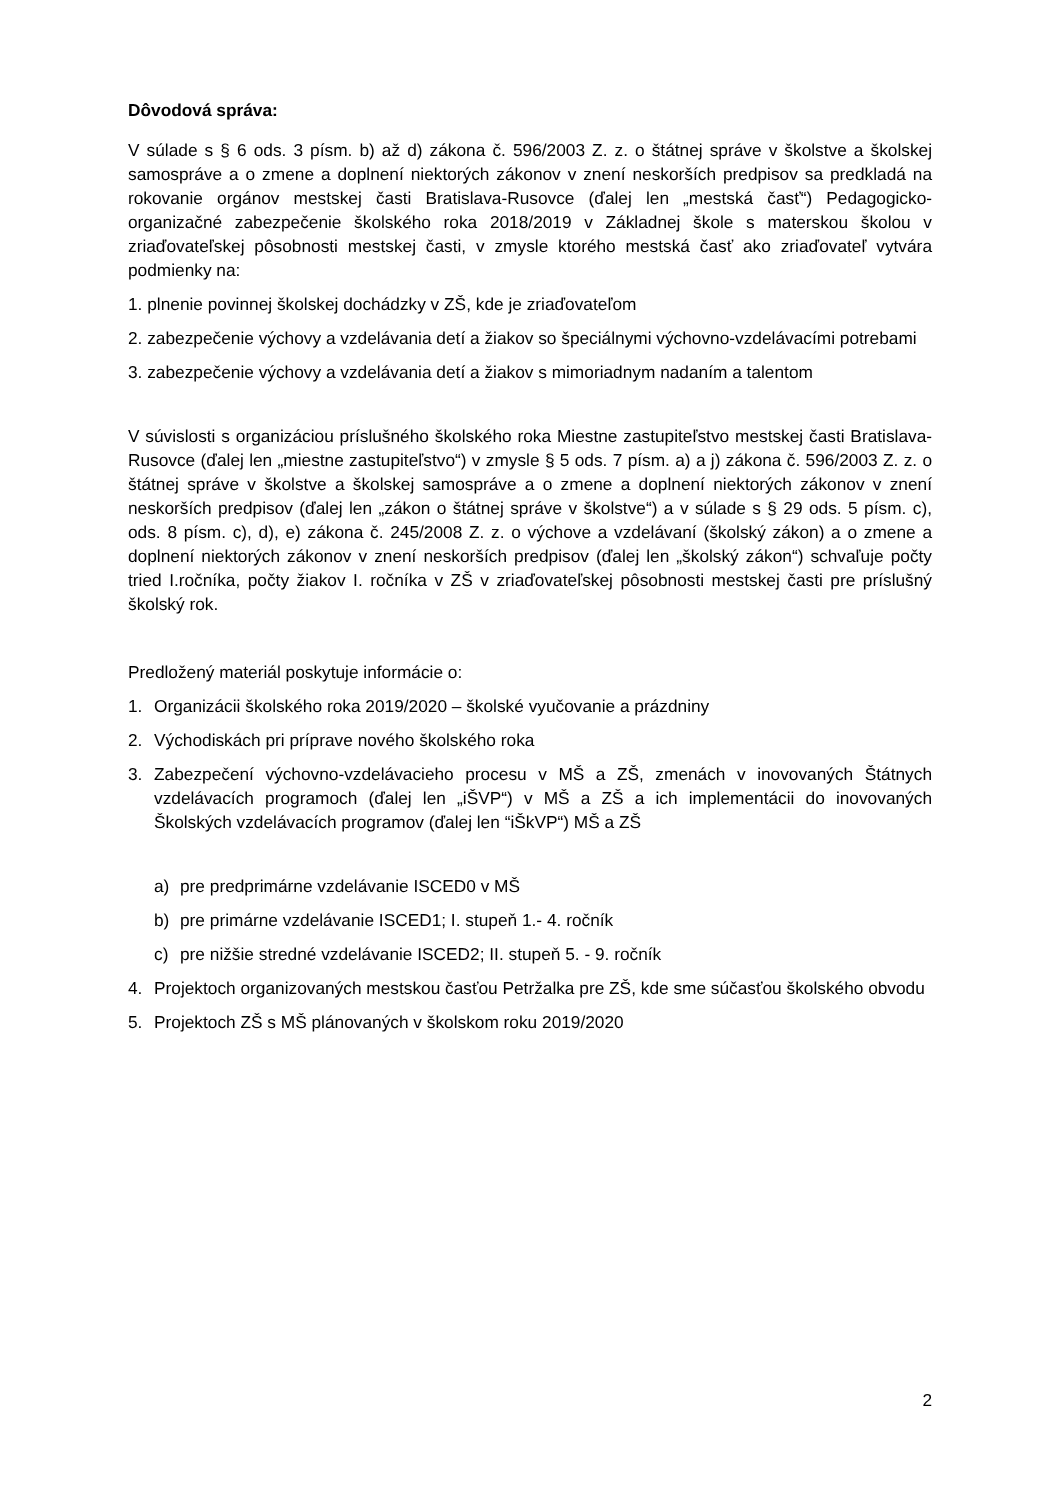Dôvodová správa:
V súlade s § 6 ods. 3 písm. b) až d) zákona č. 596/2003 Z. z. o štátnej správe v školstve a školskej samospráve a o zmene a doplnení niektorých zákonov v znení neskorších predpisov sa predkladá na rokovanie orgánov mestskej časti Bratislava-Rusovce (ďalej len „mestská časť“) Pedagogicko-organizačné zabezpečenie školského roka 2018/2019 v Základnej škole s materskou školou v zriaďovateľskej pôsobnosti mestskej časti, v zmysle ktorého mestská časť ako zriaďovateľ vytvára podmienky na:
1. plnenie povinnej školskej dochádzky v ZŠ, kde je zriaďovateľom
2. zabezpečenie výchovy a vzdelávania detí a žiakov so špeciálnymi výchovno-vzdelávacími potrebami
3. zabezpečenie výchovy a vzdelávania detí a žiakov s mimoriadnym nadaním a talentom
V súvislosti s organizáciou príslušného školského roka Miestne zastupiteľstvo mestskej časti Bratislava-Rusovce (ďalej len „miestne zastupiteľstvo“) v zmysle § 5 ods. 7 písm. a) a j) zákona č. 596/2003 Z. z. o štátnej správe v školstve a školskej samospráve a o zmene a doplnení niektorých zákonov v znení neskorších predpisov (ďalej len „zákon o štátnej správe v školstve“) a v súlade s § 29 ods. 5 písm. c), ods. 8 písm. c), d), e) zákona č. 245/2008 Z. z. o výchove a vzdelávaní (školský zákon) a o zmene a doplnení niektorých zákonov v znení neskorších predpisov (ďalej len „školský zákon“) schvaľuje počty tried I.ročníka, počty žiakov I. ročníka v ZŠ v zriaďovateľskej pôsobnosti mestskej časti pre príslušný školský rok.
Predložený materiál poskytuje informácie o:
1. Organizácii školského roka 2019/2020 – školské vyučovanie a prázdniny
2. Východiskách pri príprave nového školského roka
3. Zabezpečení výchovno-vzdelávacieho procesu v MŠ a ZŠ, zmenách v inovovaných Štátnych vzdelávacích programoch (ďalej len „iŠVP“) v MŠ a ZŠ a ich implementácii do inovovaných Školských vzdelávacích programov (ďalej len “iŠkVP“) MŠ a ZŠ
a) pre predprimárne vzdelávanie ISCED0 v MŠ
b) pre primárne vzdelávanie ISCED1; I. stupeň 1.- 4. ročník
c) pre nižšie stredné vzdelávanie ISCED2; II. stupeň 5. - 9. ročník
4. Projektoch organizovaných mestskou časťou Petržalka pre ZŠ, kde sme súčasťou školského obvodu
5. Projektoch ZŠ s MŠ plánovaných v školskom roku 2019/2020
2